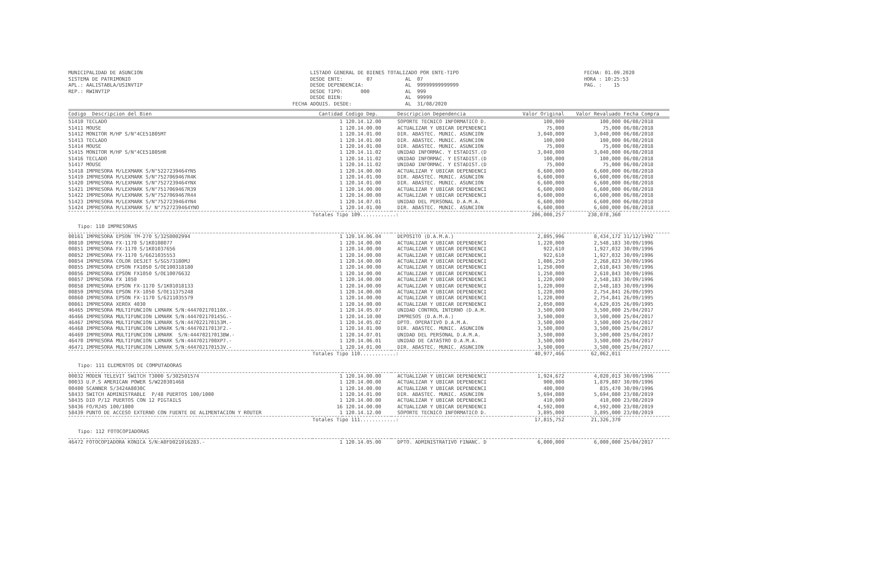MUNICIPALIDAD DE ASUNCION SISTEMA DE PATRIMONIO APL.: AALISTABLA/USINVTIP REP.: RWINVTIP
LISTADO GENERAL DE BIENES TOTALIZADO POR ENTE-TIPO DESDE ENTE: 07 AL 07 DESDE DEPENDENCIA: AL 99999999999999 DESDE TIPO: 000 AL 999 DESDE BIEN: AL 99999 FECHA ADQUIS. DESDE: AL 31/08/2020
FECHA: 01.09.2020 HORA : 10:25:53 PAG. : 15
| Codigo Descripcion del Bien | Cantidad | Codigo Dep. | Descripcion Dependencia | Valor Original | Valor Revaluado | Fecha Compra |
| --- | --- | --- | --- | --- | --- | --- |
| 51410 TECLADO | 1 | 120.14.12.00 | SOPORTE TECNICO INFORMATICO D. | 100,000 | 100,000 | 06/08/2018 |
| 51411 MOUSE | 1 | 120.14.00.00 | ACTUALIZAR Y UBICAR DEPENDENCI | 75,000 | 75,000 | 06/08/2018 |
| 51412 MONITOR M/HP S/N°4CE51805MT | 1 | 120.14.01.00 | DIR. ABASTEC. MUNIC. ASUNCION | 3,040,000 | 3,040,000 | 06/08/2018 |
| 51413 TECLADO | 1 | 120.14.01.00 | DIR. ABASTEC. MUNIC. ASUNCION | 100,000 | 100,000 | 06/08/2018 |
| 51414 MOUSE | 1 | 120.14.01.00 | DIR. ABASTEC. MUNIC. ASUNCION | 75,000 | 75,000 | 06/08/2018 |
| 51415 MONITOR M/HP S/N°4CE51805HR | 1 | 120.14.11.02 | UNIDAD INFORMAC. Y ESTADIST.(D | 3,040,000 | 3,040,000 | 06/08/2018 |
| 51416 TECLADO | 1 | 120.14.11.02 | UNIDAD INFORMAC. Y ESTADIST.(D | 100,000 | 100,000 | 06/08/2018 |
| 51417 MOUSE | 1 | 120.14.11.02 | UNIDAD INFORMAC. Y ESTADIST.(D | 75,000 | 75,000 | 06/08/2018 |
| 51418 IMPRESORA M/LEXMARK S/N°5227239464YN5 | 1 | 120.14.00.00 | ACTUALIZAR Y UBICAR DEPENDENCI | 6,600,000 | 6,600,000 | 06/08/2018 |
| 51419 IMPRESORA M/LEXMARK S/N°7527069467R4K | 1 | 120.14.01.00 | DIR. ABASTEC. MUNIC. ASUNCION | 6,600,000 | 6,600,000 | 06/08/2018 |
| 51420 IMPRESORA M/LEXMARK S/N°7527239464YNX | 1 | 120.14.01.00 | DIR. ABASTEC. MUNIC. ASUNCION | 6,600,000 | 6,600,000 | 06/08/2018 |
| 51421 IMPRESORA M/LEXMARK S/N°7517069467R39 | 1 | 120.14.00.00 | ACTUALIZAR Y UBICAR DEPENDENCI | 6,600,000 | 6,600,000 | 06/08/2018 |
| 51422 IMPRESORA M/LEXMARK S/N°7527069467R44 | 1 | 120.14.00.00 | ACTUALIZAR Y UBICAR DEPENDENCI | 6,600,000 | 6,600,000 | 06/08/2018 |
| 51423 IMPRESORA M/LEXMARK S/N°7527239464YN4 | 1 | 120.14.07.01 | UNIDAD DEL PERSONAL D.A.M.A. | 6,600,000 | 6,600,000 | 06/08/2018 |
| 51424 IMPRESORA M/LEXMARK S/ N°7527239464YNO | 1 | 120.14.01.00 | DIR. ABASTEC. MUNIC. ASUNCION | 6,600,000 | 6,600,000 | 06/08/2018 |
| | Totales Tipo 109............: | | | 206,008,257 | 238,078,360 | |
| Tipo: 110 IMPRESORAS | | | | | | |
| 00161 IMPRESORA EPSON TM-270 S/32S0002994 | 1 | 120.14.06.04 | DEPOSITO (D.A.M.A.) | 2,895,996 | 8,434,172 | 31/12/1992 |
| 00810 IMPRESORA FX-1170 S/1K0108077 | 1 | 120.14.00.00 | ACTUALIZAR Y UBICAR DEPENDENCI | 1,220,000 | 2,548,183 | 30/09/1996 |
| 00851 IMPRESORA FX-1170 S/1K01037656 | 1 | 120.14.00.00 | ACTUALIZAR Y UBICAR DEPENDENCI | 922,610 | 1,927,032 | 30/09/1996 |
| 00852 IMPRESORA FX-1170 S/6621035553 | 1 | 120.14.00.00 | ACTUALIZAR Y UBICAR DEPENDENCI | 922,610 | 1,927,032 | 30/09/1996 |
| 00854 IMPRESORA COLOR DESJET S/SG573180MJ | 1 | 120.14.00.00 | ACTUALIZAR Y UBICAR DEPENDENCI | 1,086,250 | 2,268,823 | 30/09/1996 |
| 00855 IMPRESORA EPSON FX1050 S/OE100318180 | 1 | 120.14.00.00 | ACTUALIZAR Y UBICAR DEPENDENCI | 1,250,000 | 2,610,843 | 30/09/1996 |
| 00856 IMPRESORA EPSON FX1050 S/OE10076632 | 1 | 120.14.00.00 | ACTUALIZAR Y UBICAR DEPENDENCI | 1,250,000 | 2,610,843 | 30/09/1996 |
| 00857 IMPRESORA FX 1050 | 1 | 120.14.00.00 | ACTUALIZAR Y UBICAR DEPENDENCI | 1,220,000 | 2,548,183 | 30/09/1996 |
| 00858 IMPRESORA EPSON FX-1170 S/1K01018133 | 1 | 120.14.00.00 | ACTUALIZAR Y UBICAR DEPENDENCI | 1,220,000 | 2,548,183 | 30/09/1996 |
| 00859 IMPRESORA EPSON FX-1050 S/OE11375248 | 1 | 120.14.00.00 | ACTUALIZAR Y UBICAR DEPENDENCI | 1,220,000 | 2,754,841 | 26/09/1995 |
| 00860 IMPRESORA EPSON FX-1170 S/6211035579 | 1 | 120.14.00.00 | ACTUALIZAR Y UBICAR DEPENDENCI | 1,220,000 | 2,754,841 | 26/09/1995 |
| 00861 IMPRESORA XEROX 4030 | 1 | 120.14.00.00 | ACTUALIZAR Y UBICAR DEPENDENCI | 2,050,000 | 4,629,035 | 26/09/1995 |
| 46465 IMPRESORA MULTIFUNCION LXMARK S/N:444702170110X.- | 1 | 120.14.05.07 | UNIDAD CONTROL INTERNO (D.A.M. | 3,500,000 | 3,500,000 | 25/04/2017 |
| 46466 IMPRESORA MULTIFUNCION LXMARK S/N:444702170145G.- | 1 | 120.14.10.00 | IMPRESOS (D.A.M.A.) | 3,500,000 | 3,500,000 | 25/04/2017 |
| 46467 IMPRESORA MULTIFUNCION LXMARK S/N:447022170153M.- | 1 | 120.14.05.02 | DPTO. OPERATIVO D.A.M.A. | 3,500,000 | 3,500,000 | 25/04/2017 |
| 46468 IMPRESORA MULTIFUNCION LXMARK S/N:44470217013F2.- | 1 | 120.14.01.00 | DIR. ABASTEC. MUNIC. ASUNCION | 3,500,000 | 3,500,000 | 25/04/2017 |
| 46469 IMPRESORA MULTIFUNCION LXMARK S/N:44470217013BW.- | 1 | 120.14.07.01 | UNIDAD DEL PERSONAL D.A.M.A. | 3,500,000 | 3,500,000 | 25/04/2017 |
| 46470 IMPRESORA MULTIFUNCION LXMARK S/N:4447021700XP7.- | 1 | 120.14.06.01 | UNIDAD DE CATASTRO D.A.M.A. | 3,500,000 | 3,500,000 | 25/04/2017 |
| 46471 IMPRESORA MULTIFUNCION LXMARK S/N:444702170153V.- | 1 | 120.14.01.00 | DIR. ABASTEC. MUNIC. ASUNCION | 3,500,000 | 3,500,000 | 25/04/2017 |
| | Totales Tipo 110............: | | | 40,977,466 | 62,062,011 | |
| Tipo: 111 ELEMENTOS DE COMPUTADORAS | | | | | | |
| 00032 MODEN TELEVIT SWITCH T3000 S/302501574 | 1 | 120.14.00.00 | ACTUALIZAR Y UBICAR DEPENDENCI | 1,924,672 | 4,020,013 | 30/09/1996 |
| 00033 U.P.S AMERICAN POWER S/W220301468 | 1 | 120.14.00.00 | ACTUALIZAR Y UBICAR DEPENDENCI | 900,000 | 1,879,807 | 30/09/1996 |
| 00400 SCANNER S/3424A8030C | 1 | 120.14.00.00 | ACTUALIZAR Y UBICAR DEPENDENCI | 400,000 | 835,470 | 30/09/1996 |
| 58433 SWITCH ADMINISTRABLE P/48 PUERTOS 100/1000 | 1 | 120.14.01.00 | DIR. ABASTEC. MUNIC. ASUNCION | 5,694,080 | 5,694,080 | 23/08/2019 |
| 58435 DIO P/12 PUERTOS CON 12 PIGTAILS | 1 | 120.14.00.00 | ACTUALIZAR Y UBICAR DEPENDENCI | 410,000 | 410,000 | 23/08/2019 |
| 58436 FO/RJ45 100/1000 | 16 | 120.14.00.00 | ACTUALIZAR Y UBICAR DEPENDENCI | 4,592,000 | 4,592,000 | 23/08/2019 |
| 58439 PUNTO DE ACCESO EXTERNO CON FUENTE DE ALIMENTACION Y ROUTER | 1 | 120.14.12.00 | SOPORTE TECNICO INFORMATICO D. | 3,895,000 | 3,895,000 | 23/08/2019 |
| | Totales Tipo 111............: | | | 17,815,752 | 21,326,370 | |
| Tipo: 112 FOTOCOPIADORAS | | | | | | |
| 46472 FOTOCOPIADORA KONICA S/N:A0FD021016283.- | 1 | 120.14.05.00 | DPTO. ADMINISTRATIVO FINANC. D | 6,000,000 | 6,000,000 | 25/04/2017 |